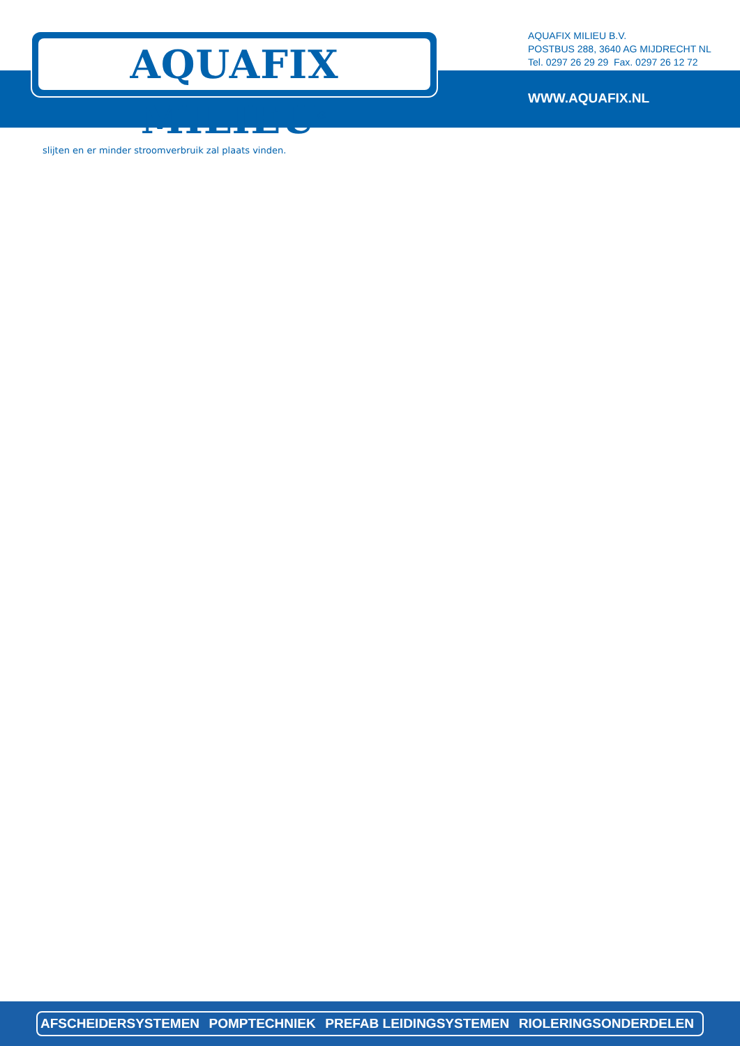AQUAFIX MILIEU<sup>®</sup>
AQUAFIX MILIEU B.V.
POSTBUS 288, 3640 AG MIJDRECHT NL
Tel. 0297 26 29 29 Fax. 0297 26 12 72
WWW.AQUAFIX.NL
slijten en er minder stroomverbruik zal plaats vinden.
AFSCHEIDERSYSTEMEN POMPTECHNIEK PREFAB LEIDINGSYSTEMEN RIOLERINGSONDERDELEN